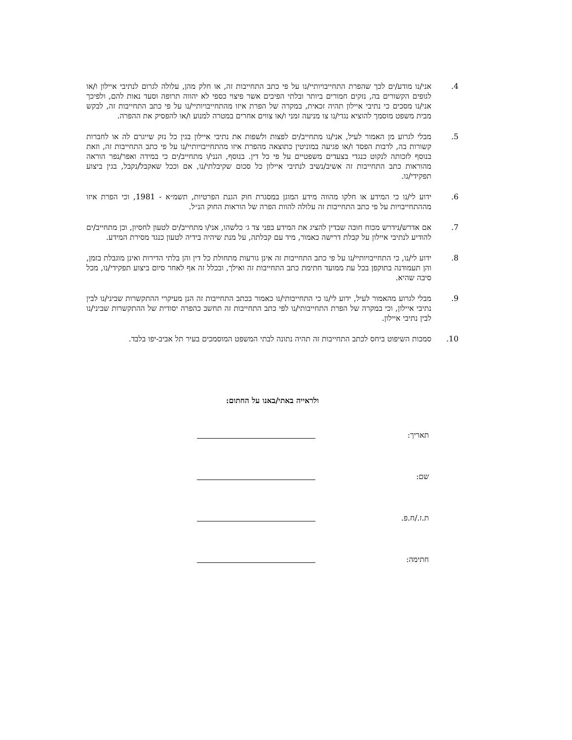.4 אני/נו מודע/ים לכך שהפרת התחייבויותיי/נו על פי כתב התחייבות זה, או חלק מהן, עלולה לגרום לנתיבי איילון ו/או לגופים הקשורים בה, נזקים חמורים ביותר ובלתי הפיכים אשר פיצוי כספי לא יהווה תרופה וסעד נאות להם, ולפיכך אני/נו מסכים כי נתיבי איילון תהיה זכאית, במקרה של הפרת איזו מהתחייבויותיי/נו על פי כתב התחייבות זה, לבקש מבית משפט מוסמך להוציא נגדי/נו צו מניעה זמני ו/או צווים אחרים במטרה למנוע ו/או להפסיק את ההפרה.
.5 מבלי לגרוע מן האמור לעיל, אני/נו מתחייב/ים לפצות ולשפות את נתיבי איילון בגין כל נזק שייגרם לה או לחברות קשורות בה, לרבות הפסד ו/או פגיעה במוניטין כתוצאה מהפרת איזו מהתחייבויותיי/נו על פי כתב התחייבות זה, וזאת בנוסף לזכותה לנקוט כנגדי בצעדים משפטיים על פי כל דין. בנוסף, הנני/ו מתחייב/ים כי במידה ואפר/נפר הוראה מהוראות כתב התחייבות זה אשיב/נשיב לנתיבי איילון כל סכום שקיבלתי/נו, אם וככל שאקבל/נקבל, בגין ביצוע תפקידי/נו.
.6 ידוע לי/נו כי המידע או חלקו מהווה מידע המוגן במסגרת חוק הגנת הפרטיות, תשמ״א - 1981, וכי הפרת איזו מההתחייבויות על פי כתב התחייבות זה עלולה להוות הפרה של הוראות החוק הנ״ל.
.7 אם אדרש/נידרש מכוח חובה שבדין להציג את המידע בפני צד ג׳ כלשהו, אני/ו מתחייב/ים לטעון לחסיון, וכן מתחייב/ים להודיע לנתיבי איילון על קבלת דרישה כאמור, מיד עם קבלתה, על מנת שיהיה בידיה לטעון כנגד מסירת המידע.
.8 ידוע לי/נו, כי התחייבויותיי/נו על פי כתב התחייבות זה אינן גורעות מתחולת כל דין והן בלתי הדירות ואינן מוגבלת בזמן, והן תעמודנה בתוקפן בכל עת ממועד חתימת כתב התחייבות זה ואילך, ובכלל זה אף לאחר סיום ביצוע תפקידי/נו, מכל סיבה שהיא.
.9 מבלי לגרוע מהאמור לעיל, ידוע לי/נו כי התחייבותי/נו כאמור בכתב התחייבות זה הנן מעיקרי ההתקשרות שביני/נו לבין נתיבי איילון, וכי במקרה של הפרת התחייבותי/נו לפי כתב התחייבות זה תחשב כהפרה יסודית של ההתקשרות שביני/נו לבין נתיבי איילון.
.10 סמכות השיפוט ביחס לכתב התחייבות זה תהיה נתונה לבתי המשפט המוסמכים בעיר תל אביב-יפו בלבד.
ולראייה באתי/באנו על החתום:
תאריך:
שם:
ת.ז./ח.פ.
חתימה: